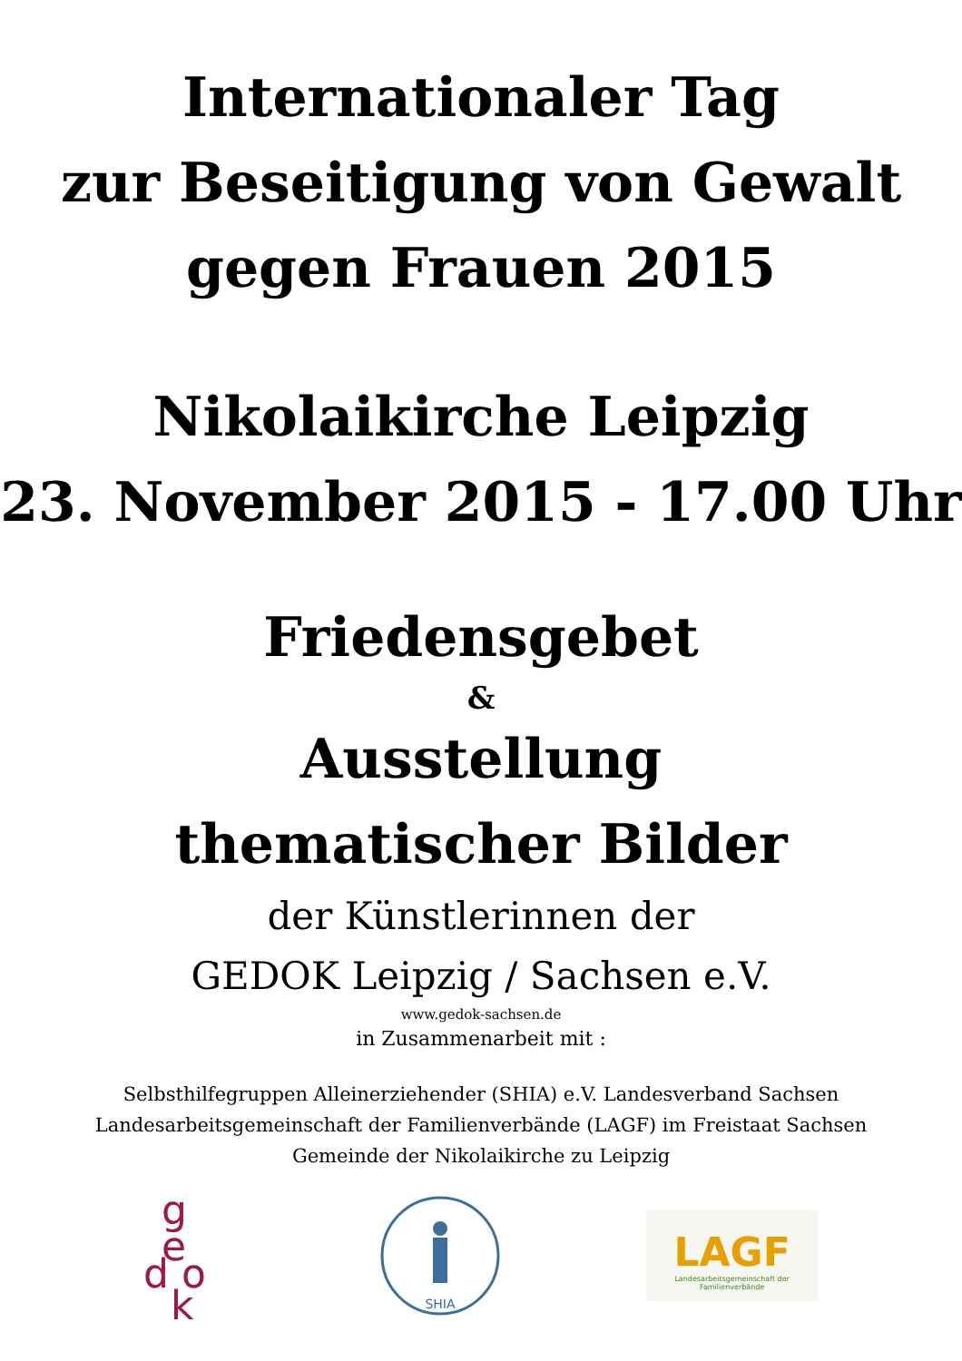Internationaler Tag
zur Beseitigung von Gewalt
gegen Frauen 2015
Nikolaikirche Leipzig
23. November 2015 - 17.00 Uhr
Friedensgebet
&
Ausstellung
thematischer Bilder
der Künstlerinnen der
GEDOK Leipzig / Sachsen e.V.
www.gedok-sachsen.de
in Zusammenarbeit mit :
Selbsthilfegruppen Alleinerziehender (SHIA) e.V. Landesverband Sachsen
Landesarbeitsgemeinschaft der Familienverbände (LAGF) im Freistaat Sachsen
Gemeinde der Nikolaikirche zu Leipzig
g
e
d o
k
SHIA
LAGF
Landesarbeitsgemeinschaft der Familienverbände